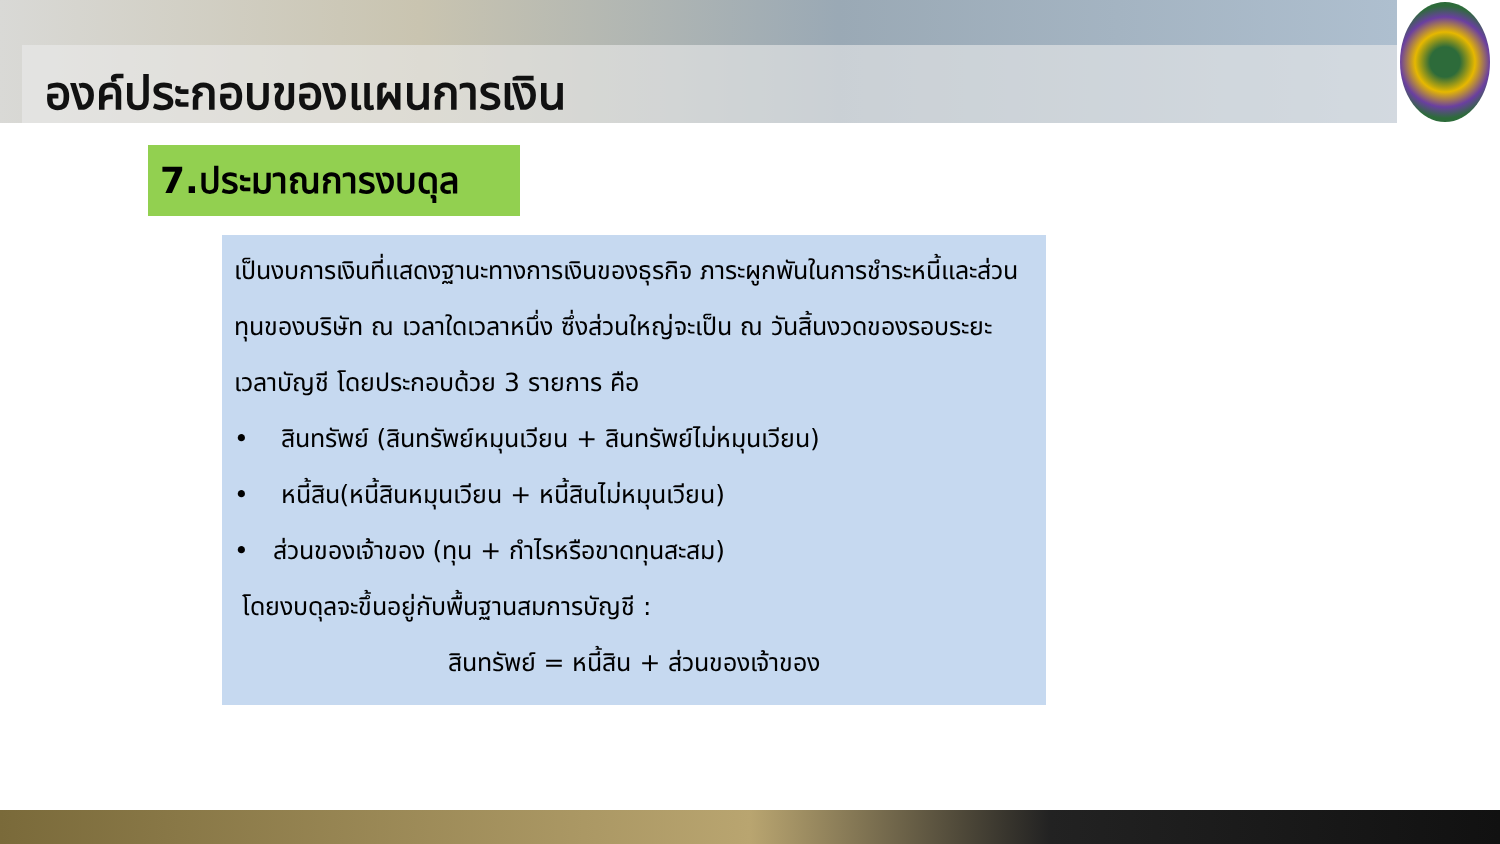องค์ประกอบของแผนการเงิน
7.ประมาณการงบดุล
เป็นงบการเงินที่แสดงฐานะทางการเงินของธุรกิจ ภาระผูกพันในการชำระหนี้และส่วนทุนของบริษัท ณ เวลาใดเวลาหนึ่ง ซึ่งส่วนใหญ่จะเป็น ณ วันสิ้นงวดของรอบระยะเวลาบัญชี โดยประกอบด้วย 3 รายการ คือ
• สินทรัพย์ (สินทรัพย์หมุนเวียน + สินทรัพย์ไม่หมุนเวียน)
• หนี้สิน(หนี้สินหมุนเวียน + หนี้สินไม่หมุนเวียน)
• ส่วนของเจ้าของ (ทุน + กำไรหรือขาดทุนสะสม)
โดยงบดุลจะขึ้นอยู่กับพื้นฐานสมการบัญชี :
สินทรัพย์ = หนี้สิน + ส่วนของเจ้าของ